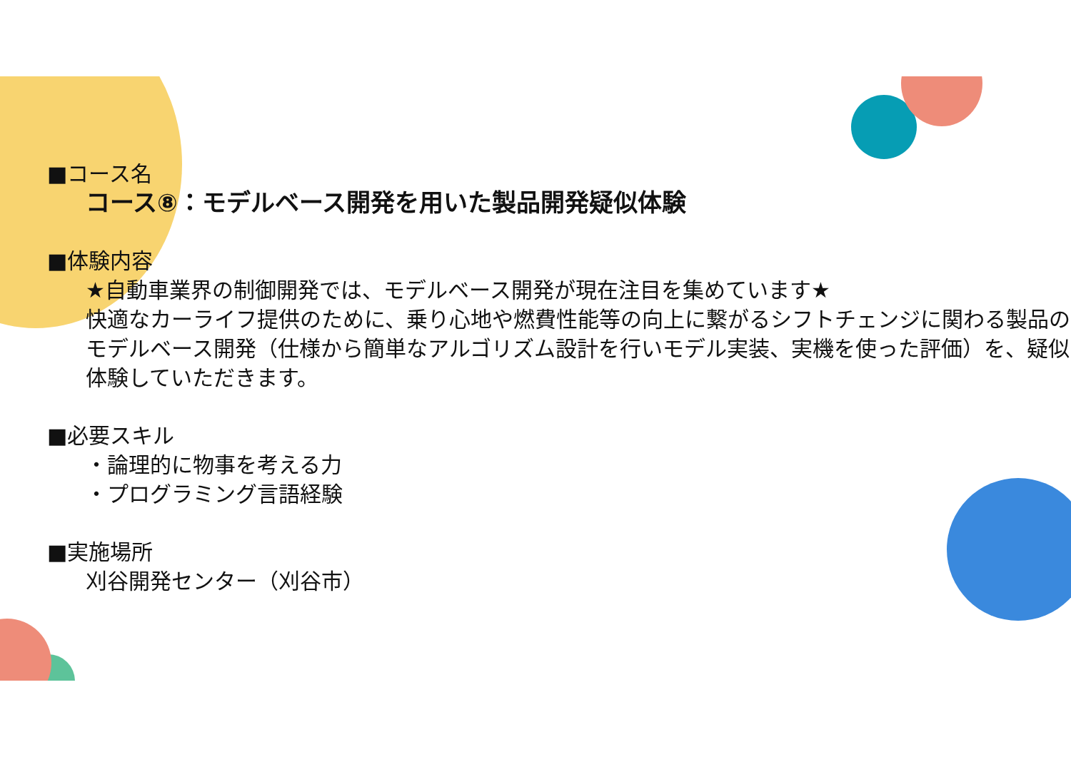■コース名
コース⑧：モデルベース開発を用いた製品開発疑似体験
■体験内容
★自動車業界の制御開発では、モデルベース開発が現在注目を集めています★
快適なカーライフ提供のために、乗り心地や燃費性能等の向上に繋がるシフトチェンジに関わる製品のモデルベース開発（仕様から簡単なアルゴリズム設計を行いモデル実装、実機を使った評価）を、疑似体験していただきます。
■必要スキル
・論理的に物事を考える力
・プログラミング言語経験
■実施場所
刈谷開発センター（刈谷市）